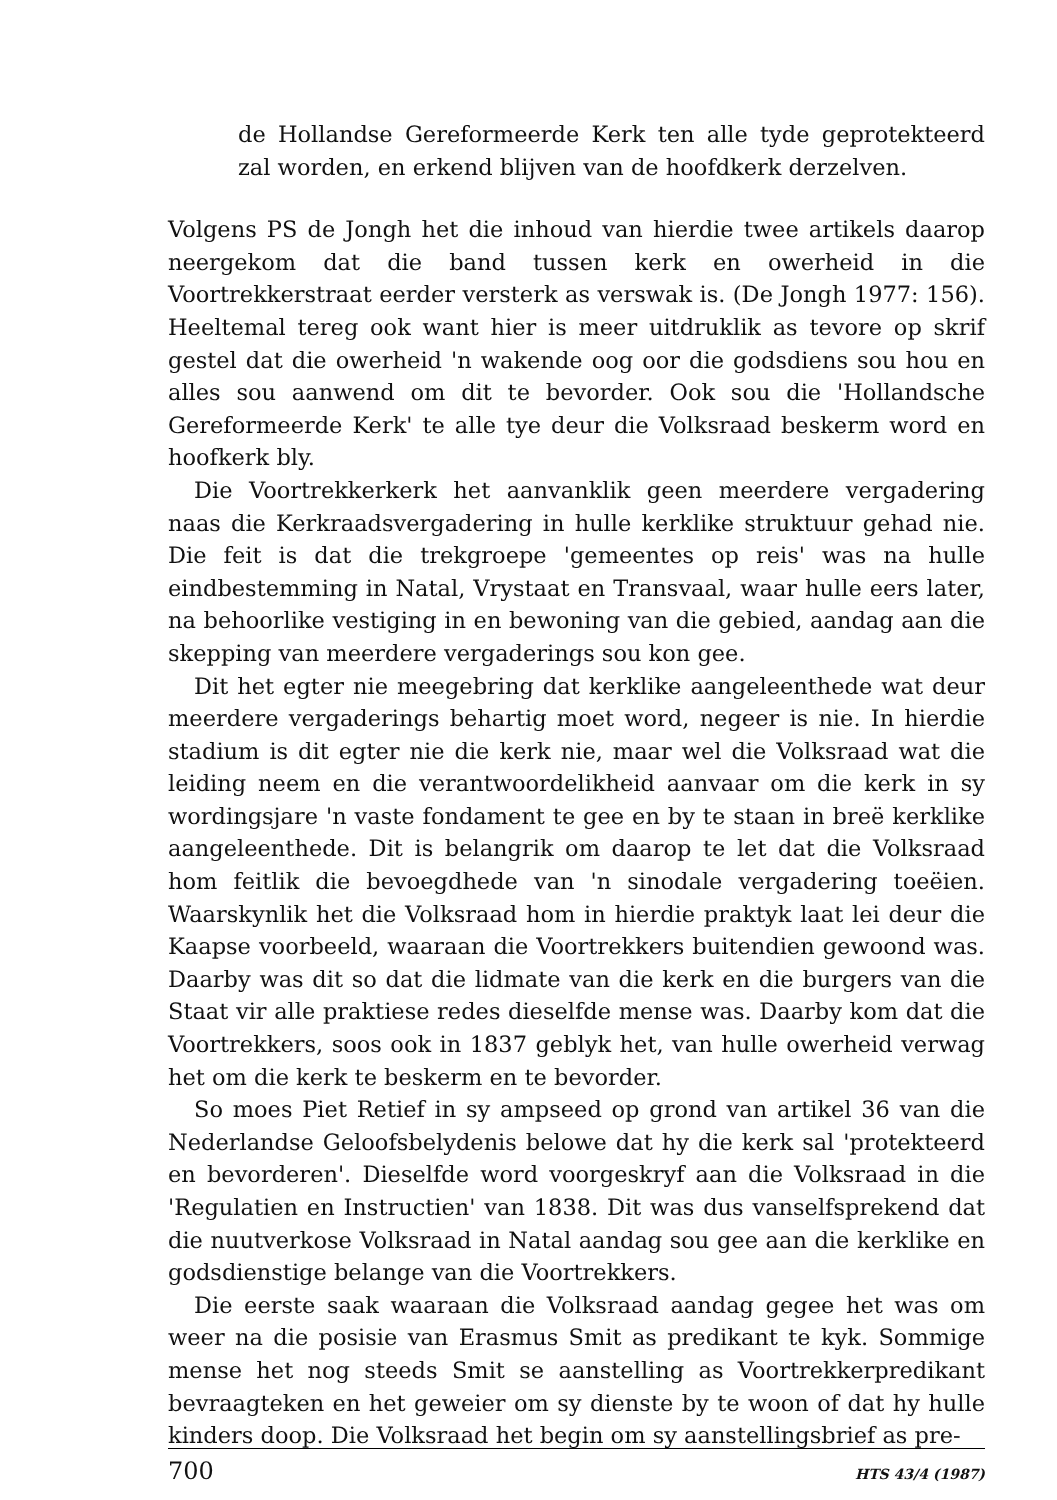de Hollandse Gereformeerde Kerk ten alle tyde geprotekteerd zal worden, en erkend blijven van de hoofdkerk derzelven.
Volgens PS de Jongh het die inhoud van hierdie twee artikels daarop neergekom dat die band tussen kerk en owerheid in die Voortrekkerstraat eerder versterk as verswak is. (De Jongh 1977: 156). Heeltemal tereg ook want hier is meer uitdruklik as tevore op skrif gestel dat die owerheid 'n wakende oog oor die godsdiens sou hou en alles sou aanwend om dit te bevorder. Ook sou die 'Hollandsche Gereformeerde Kerk' te alle tye deur die Volksraad beskerm word en hoofkerk bly.
Die Voortrekkerkerk het aanvanklik geen meerdere vergadering naas die Kerkraadsvergadering in hulle kerklike struktuur gehad nie. Die feit is dat die trekgroepe 'gemeentes op reis' was na hulle eindbestemming in Natal, Vrystaat en Transvaal, waar hulle eers later, na behoorlike vestiging in en bewoning van die gebied, aandag aan die skepping van meerdere vergaderings sou kon gee.
Dit het egter nie meegebring dat kerklike aangeleenthede wat deur meerdere vergaderings behartig moet word, negeer is nie. In hierdie stadium is dit egter nie die kerk nie, maar wel die Volksraad wat die leiding neem en die verantwoordelikheid aanvaar om die kerk in sy wordingsjare 'n vaste fondament te gee en by te staan in breë kerklike aangeleenthede. Dit is belangrik om daarop te let dat die Volksraad hom feitlik die bevoegdhede van 'n sinodale vergadering toeëien. Waarskynlik het die Volksraad hom in hierdie praktyk laat lei deur die Kaapse voorbeeld, waaraan die Voortrekkers buitendien gewoond was. Daarby was dit so dat die lidmate van die kerk en die burgers van die Staat vir alle praktiese redes dieselfde mense was. Daarby kom dat die Voortrekkers, soos ook in 1837 geblyk het, van hulle owerheid verwag het om die kerk te beskerm en te bevorder.
So moes Piet Retief in sy ampseed op grond van artikel 36 van die Nederlandse Geloofsbelydenis belowe dat hy die kerk sal 'protekteerd en bevorderen'. Dieselfde word voorgeskryf aan die Volksraad in die 'Regulatien en Instructien' van 1838. Dit was dus vanselfsprekend dat die nuutverkose Volksraad in Natal aandag sou gee aan die kerklike en godsdienstige belange van die Voortrekkers.
Die eerste saak waaraan die Volksraad aandag gegee het was om weer na die posisie van Erasmus Smit as predikant te kyk. Sommige mense het nog steeds Smit se aanstelling as Voortrekkerpredikant bevraagteken en het geweier om sy dienste by te woon of dat hy hulle kinders doop. Die Volksraad het begin om sy aanstellingsbrief as pre-
700 HTS 43/4 (1987)